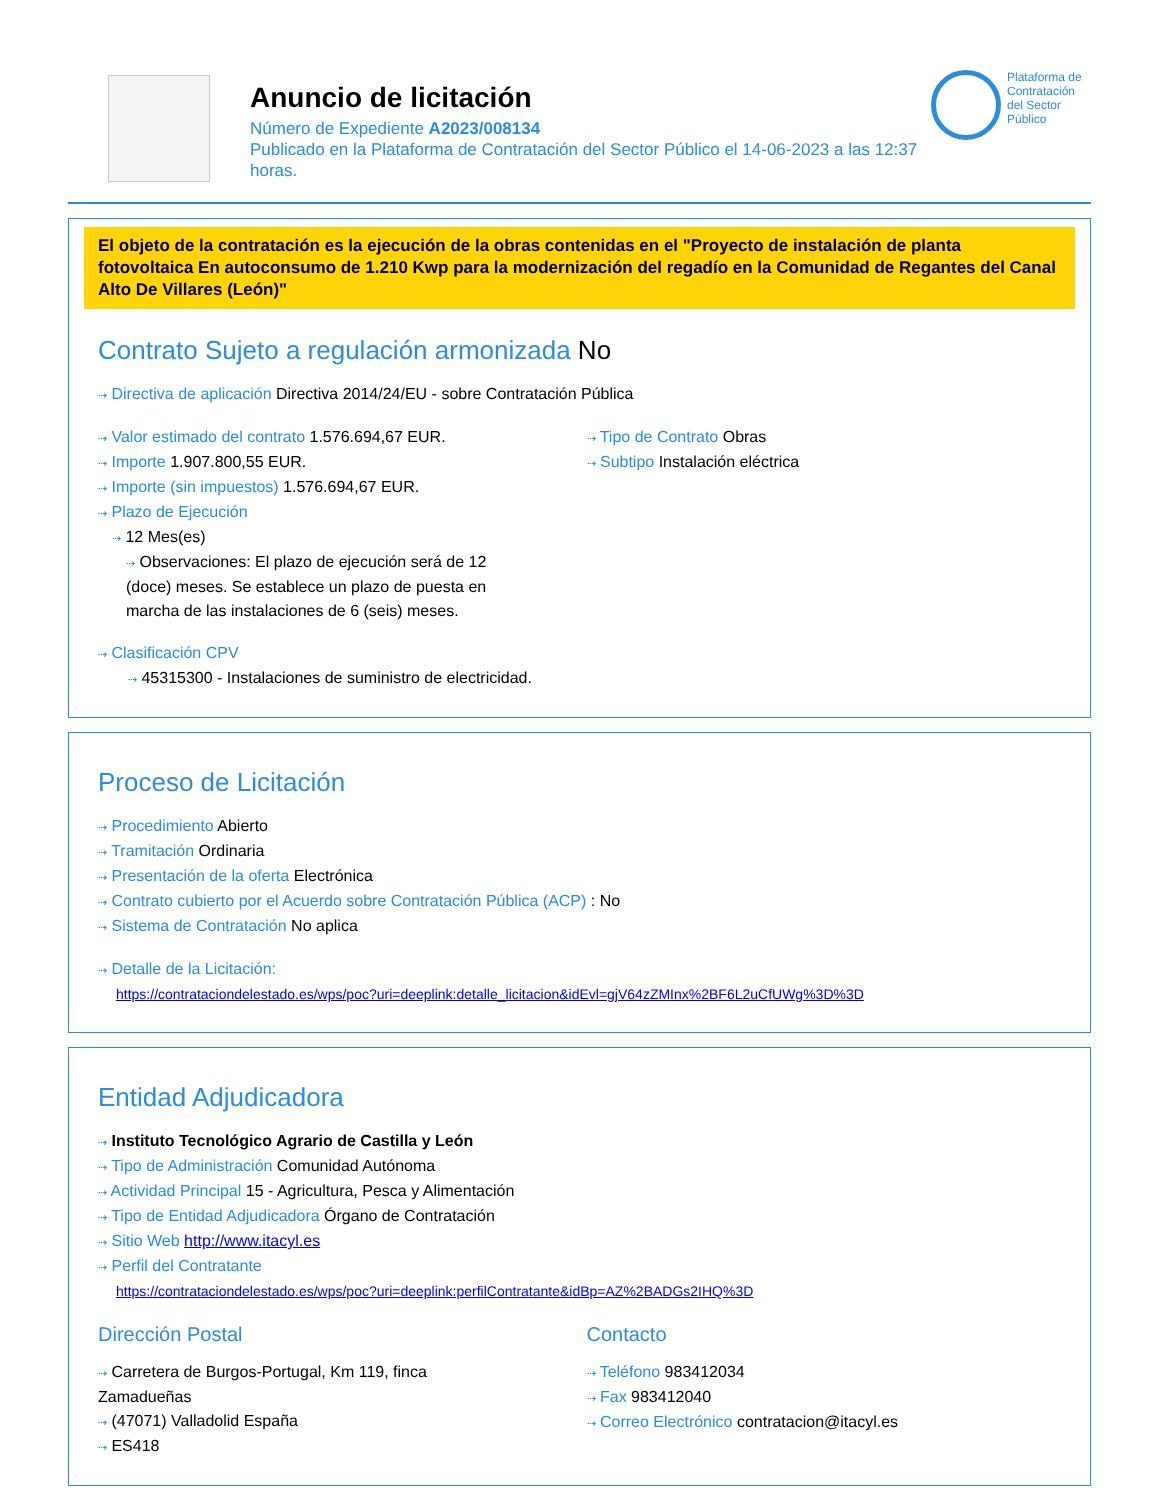Anuncio de licitación
Número de Expediente A2023/008134
Publicado en la Plataforma de Contratación del Sector Público el 14-06-2023 a las 12:37 horas.
Plataforma de Contratación del Sector Público
El objeto de la contratación es la ejecución de la obras contenidas en el "Proyecto de instalación de planta fotovoltaica En autoconsumo de 1.210 Kwp para la modernización del regadío en la Comunidad de Regantes del Canal Alto De Villares (León)"
Contrato Sujeto a regulación armonizada No
⇢ Directiva de aplicación Directiva 2014/24/EU - sobre Contratación Pública
⇢ Valor estimado del contrato 1.576.694,67 EUR.
⇢ Importe 1.907.800,55 EUR.
⇢ Importe (sin impuestos) 1.576.694,67 EUR.
⇢ Plazo de Ejecución
⇢ 12 Mes(es)
⇢ Observaciones: El plazo de ejecución será de 12 (doce) meses. Se establece un plazo de puesta en marcha de las instalaciones de 6 (seis) meses.
⇢ Clasificación CPV
⇢ 45315300 - Instalaciones de suministro de electricidad.
⇢ Tipo de Contrato Obras
⇢ Subtipo Instalación eléctrica
Proceso de Licitación
⇢ Procedimiento Abierto
⇢ Tramitación Ordinaria
⇢ Presentación de la oferta Electrónica
⇢ Contrato cubierto por el Acuerdo sobre Contratación Pública (ACP) : No
⇢ Sistema de Contratación No aplica
⇢ Detalle de la Licitación:
https://contrataciondelestado.es/wps/poc?uri=deeplink:detalle_licitacion&idEvl=gjV64zZMInx%2BF6L2uCfUWg%3D%3D
Entidad Adjudicadora
⇢ Instituto Tecnológico Agrario de Castilla y León
⇢ Tipo de Administración Comunidad Autónoma
⇢ Actividad Principal 15 - Agricultura, Pesca y Alimentación
⇢ Tipo de Entidad Adjudicadora Órgano de Contratación
⇢ Sitio Web http://www.itacyl.es
⇢ Perfil del Contratante
https://contrataciondelestado.es/wps/poc?uri=deeplink:perfilContratante&idBp=AZ%2BADGs2IHQ%3D
Dirección Postal
⇢ Carretera de Burgos-Portugal, Km 119, finca Zamadueñas
⇢ (47071) Valladolid España
⇢ ES418
Contacto
⇢ Teléfono 983412034
⇢ Fax 983412040
⇢ Correo Electrónico contratacion@itacyl.es